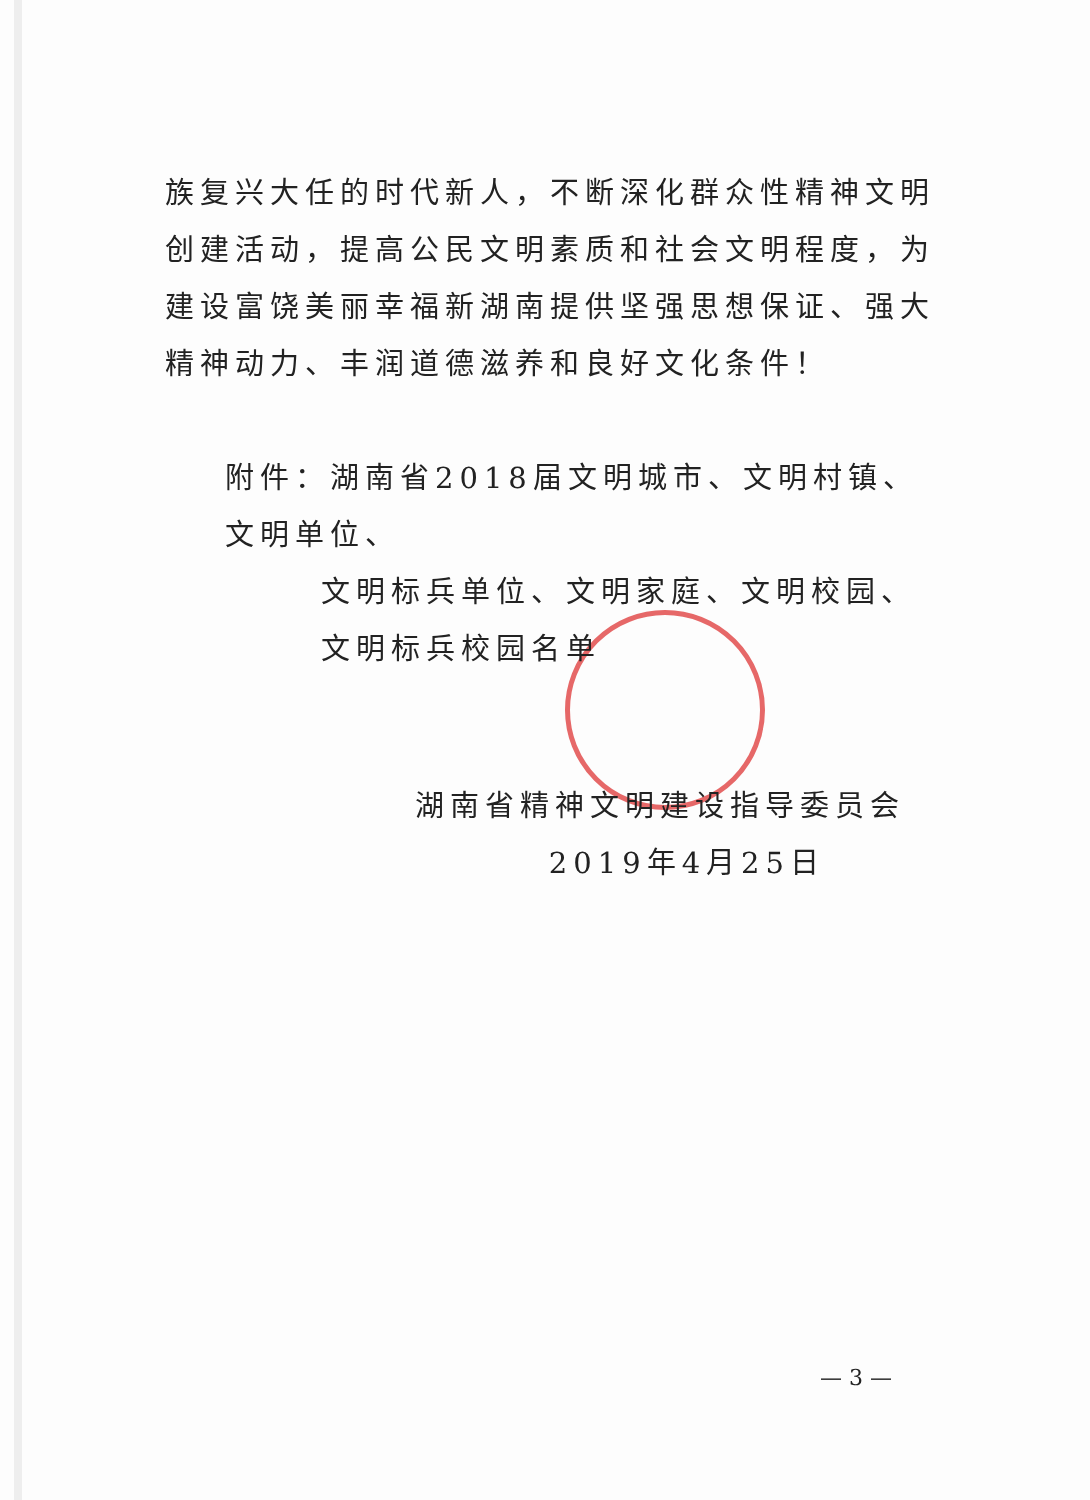族复兴大任的时代新人，不断深化群众性精神文明创建活动，提高公民文明素质和社会文明程度，为建设富饶美丽幸福新湖南提供坚强思想保证、强大精神动力、丰润道德滋养和良好文化条件！
附件：湖南省2018届文明城市、文明村镇、文明单位、
文明标兵单位、文明家庭、文明校园、文明标兵校园名单
湖南省精神文明建设指导委员会
2019年4月25日
— 3 —